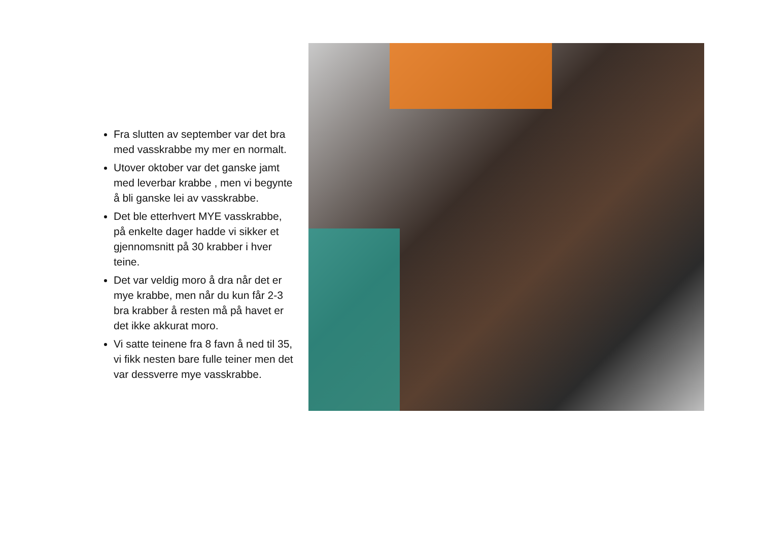Fra slutten av september var det bra med vasskrabbe my mer en normalt.
Utover oktober var det ganske jamt med leverbar krabbe , men vi begynte å bli ganske lei av vasskrabbe.
Det ble etterhvert MYE vasskrabbe, på enkelte dager hadde vi sikker et gjennomsnitt på 30 krabber i hver teine.
Det var veldig moro å dra når det er mye krabbe, men når du kun får 2-3 bra krabber å resten må på havet er det ikke akkurat moro.
Vi satte teinene fra 8 favn å ned til 35, vi fikk nesten bare fulle teiner men det var dessverre mye vasskrabbe.